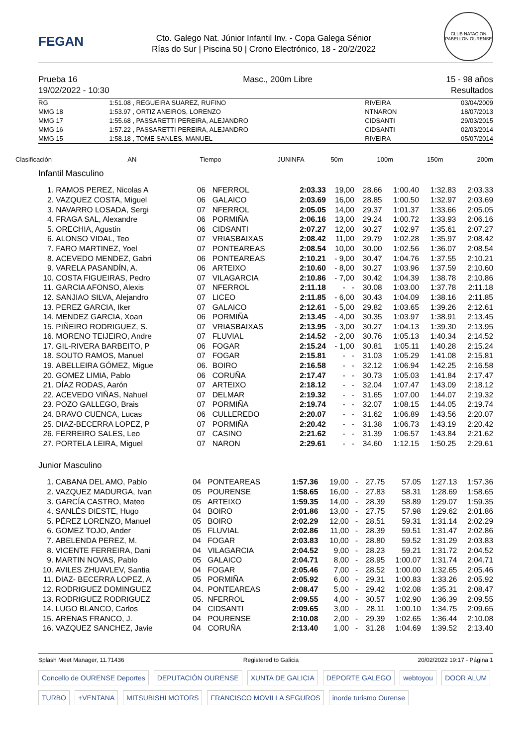FEGAN
Cto. Galego Nat. Júnior Infantil Inv. - Copa Galega Sénior
Rías do Sur | Piscina 50 | Crono Electrónico, 18 - 20/2/2022
CLUB NATACION PABELLON OURENSE
Prueba 16
19/02/2022 - 10:30
Masc., 200m Libre 15 - 98 años
Resultados
| RG | 1:51.08 | , REGUEIRA SUAREZ, RUFINO | RIVEIRA | 03/04/2009 |
| MMG 18 | 1:53.97 | , ORTIZ ANEIROS, LORENZO | NTNARON | 18/07/2013 |
| MMG 17 | 1:55.68 | , PASSARETTI PEREIRA, ALEJANDRO | CIDSANTI | 29/03/2015 |
| MMG 16 | 1:57.22 | , PASSARETTI PEREIRA, ALEJANDRO | CIDSANTI | 02/03/2014 |
| MMG 15 | 1:58.18 | , TOME SANLES, MANUEL | RIVEIRA | 05/07/2014 |
| Clasificación | AN | Tiempo | JUNINFA | 50m | 100m | 150m | 200m |
Infantil Masculino
| 1. | RAMOS PEREZ, Nicolas A | 06 | NFERROL | 2:03.33 | 19,00 | 28.66 | 1:00.40 | 1:32.83 | 2:03.33 |
| 2. | VAZQUEZ COSTA, Miguel | 06 | GALAICO | 2:03.69 | 16,00 | 28.85 | 1:00.50 | 1:32.97 | 2:03.69 |
| 3. | NAVARRO LOSADA, Sergi | 07 | NFERROL | 2:05.05 | 14,00 | 29.37 | 1:01.37 | 1:33.66 | 2:05.05 |
| 4. | FRAGA SAL, Alexandre | 06 | PORMIÑA | 2:06.16 | 13,00 | 29.24 | 1:00.72 | 1:33.93 | 2:06.16 |
| 5. | ORECHIA, Agustin | 06 | CIDSANTI | 2:07.27 | 12,00 | 30.27 | 1:02.97 | 1:35.61 | 2:07.27 |
| 6. | ALONSO VIDAL, Teo | 07 | VRIASBAIXAS | 2:08.42 | 11,00 | 29.79 | 1:02.28 | 1:35.97 | 2:08.42 |
| 7. | FARO MARTINEZ, Yoel | 07 | PONTEAREAS | 2:08.54 | 10,00 | 30.00 | 1:02.56 | 1:36.07 | 2:08.54 |
| 8. | ACEVEDO MENDEZ, Gabri | 06 | PONTEAREAS | 2:10.21 | - 9,00 | 30.47 | 1:04.76 | 1:37.55 | 2:10.21 |
| 9. | VARELA PASANDÍN, A. | 06 | ARTEIXO | 2:10.60 | - 8,00 | 30.27 | 1:03.96 | 1:37.59 | 2:10.60 |
| 10. | COSTA FIGUEIRAS, Pedro | 07 | VILAGARCIA | 2:10.86 | - 7,00 | 30.42 | 1:04.39 | 1:38.78 | 2:10.86 |
| 11. | GARCIA AFONSO, Alexis | 07 | NFERROL | 2:11.18 | - - | 30.08 | 1:03.00 | 1:37.78 | 2:11.18 |
| 12. | SANJIAO SILVA, Alejandro | 07 | LICEO | 2:11.85 | - 6,00 | 30.43 | 1:04.09 | 1:38.16 | 2:11.85 |
| 13. | PEREZ GARCIA, Iker | 07 | GALAICO | 2:12.61 | - 5,00 | 29.82 | 1:03.65 | 1:39.26 | 2:12.61 |
| 14. | MENDEZ GARCIA, Xoan | 06 | PORMIÑA | 2:13.45 | - 4,00 | 30.35 | 1:03.97 | 1:38.91 | 2:13.45 |
| 15. | PIÑEIRO RODRIGUEZ, S. | 07 | VRIASBAIXAS | 2:13.95 | - 3,00 | 30.27 | 1:04.13 | 1:39.30 | 2:13.95 |
| 16. | MORENO TEIJEIRO, Andre | 07 | FLUVIAL | 2:14.52 | - 2,00 | 30.76 | 1:05.13 | 1:40.34 | 2:14.52 |
| 17. | GIL-RIVERA BARBEITO, P | 06 | FOGAR | 2:15.24 | - 1,00 | 30.81 | 1:05.11 | 1:40.28 | 2:15.24 |
| 18. | SOUTO RAMOS, Manuel | 07 | FOGAR | 2:15.81 | - - | 31.03 | 1:05.29 | 1:41.08 | 2:15.81 |
| 19. | ABELLEIRA GÓMEZ, Migue | 06. | BOIRO | 2:16.58 | - - | 32.12 | 1:06.94 | 1:42.25 | 2:16.58 |
| 20. | GOMEZ LIMIA, Pablo | 06 | CORUÑA | 2:17.47 | - - | 30.73 | 1:05.03 | 1:41.84 | 2:17.47 |
| 21. | DÍAZ RODAS, Aarón | 07 | ARTEIXO | 2:18.12 | - - | 32.04 | 1:07.47 | 1:43.09 | 2:18.12 |
| 22. | ACEVEDO VIÑAS, Nahuel | 07 | DELMAR | 2:19.32 | - - | 31.65 | 1:07.00 | 1:44.07 | 2:19.32 |
| 23. | POZO GALLEGO, Brais | 07 | PORMIÑA | 2:19.74 | - - | 32.07 | 1:08.15 | 1:44.05 | 2:19.74 |
| 24. | BRAVO CUENCA, Lucas | 06 | CULLEREDO | 2:20.07 | - - | 31.62 | 1:06.89 | 1:43.56 | 2:20.07 |
| 25. | DIAZ-BECERRA LOPEZ, P | 07 | PORMIÑA | 2:20.42 | - - | 31.38 | 1:06.73 | 1:43.19 | 2:20.42 |
| 26. | FERREIRO SALES, Leo | 07 | CASINO | 2:21.62 | - - | 31.39 | 1:06.57 | 1:43.84 | 2:21.62 |
| 27. | PORTELA LEIRA, Miguel | 07 | NARON | 2:29.61 | - - | 34.60 | 1:12.15 | 1:50.25 | 2:29.61 |
Junior Masculino
| 1. | CABANA DEL AMO, Pablo | 04 | PONTEAREAS | 1:57.36 | 19,00 - | 27.75 | 57.05 | 1:27.13 | 1:57.36 |
| 2. | VAZQUEZ MADURGA, Ivan | 05 | POURENSE | 1:58.65 | 16,00 - | 27.83 | 58.31 | 1:28.69 | 1:58.65 |
| 3. | GARCÍA CASTRO, Mateo | 05 | ARTEIXO | 1:59.35 | 14,00 - | 28.39 | 58.89 | 1:29.07 | 1:59.35 |
| 4. | SANLÉS DIESTE, Hugo | 04 | BOIRO | 2:01.86 | 13,00 - | 27.75 | 57.98 | 1:29.62 | 2:01.86 |
| 5. | PÉREZ LORENZO, Manuel | 05 | BOIRO | 2:02.29 | 12,00 - | 28.51 | 59.31 | 1:31.14 | 2:02.29 |
| 6. | GOMEZ TOJO, Ander | 05 | FLUVIAL | 2:02.86 | 11,00 - | 28.39 | 59.51 | 1:31.47 | 2:02.86 |
| 7. | ABELENDA PEREZ, M. | 04 | FOGAR | 2:03.83 | 10,00 - | 28.80 | 59.52 | 1:31.29 | 2:03.83 |
| 8. | VICENTE FERREIRA, Dani | 04 | VILAGARCIA | 2:04.52 | 9,00 - | 28.23 | 59.21 | 1:31.72 | 2:04.52 |
| 9. | MARTIN NOVAS, Pablo | 05 | GALAICO | 2:04.71 | 8,00 - | 28.95 | 1:00.07 | 1:31.74 | 2:04.71 |
| 10. | AVILES ZHUAVLEV, Santia | 04 | FOGAR | 2:05.46 | 7,00 - | 28.52 | 1:00.00 | 1:32.65 | 2:05.46 |
| 11. | DIAZ- BECERRA LOPEZ, A | 05 | PORMIÑA | 2:05.92 | 6,00 - | 29.31 | 1:00.83 | 1:33.26 | 2:05.92 |
| 12. | RODRIGUEZ DOMINGUEZ | 04. | PONTEAREAS | 2:08.47 | 5,00 - | 29.42 | 1:02.08 | 1:35.31 | 2:08.47 |
| 13. | RODRIGUEZ RODRIGUEZ | 05. | NFERROL | 2:09.55 | 4,00 - | 30.57 | 1:02.90 | 1:36.39 | 2:09.55 |
| 14. | LUGO BLANCO, Carlos | 04 | CIDSANTI | 2:09.65 | 3,00 - | 28.11 | 1:00.10 | 1:34.75 | 2:09.65 |
| 15. | ARENAS FRANCO, J. | 04 | POURENSE | 2:10.08 | 2,00 - | 29.39 | 1:02.65 | 1:36.44 | 2:10.08 |
| 16. | VAZQUEZ SANCHEZ, Javie | 04 | CORUÑA | 2:13.40 | 1,00 - | 31.28 | 1:04.69 | 1:39.52 | 2:13.40 |
Splash Meet Manager, 11.71436 Registered to Galicia 20/02/2022 19:17 - Página 1
Concello de OURENSE Deportes
DEPUTACIÓN OURENSE
XUNTA DE GALICIA
DEPORTE GALEGO
webtoyou
DOOR ALUM
TURBO
+VENTANA
MITSUBISHI MOTORS
FRANCISCO MOVILLA SEGUROS
inorde turismo Ourense